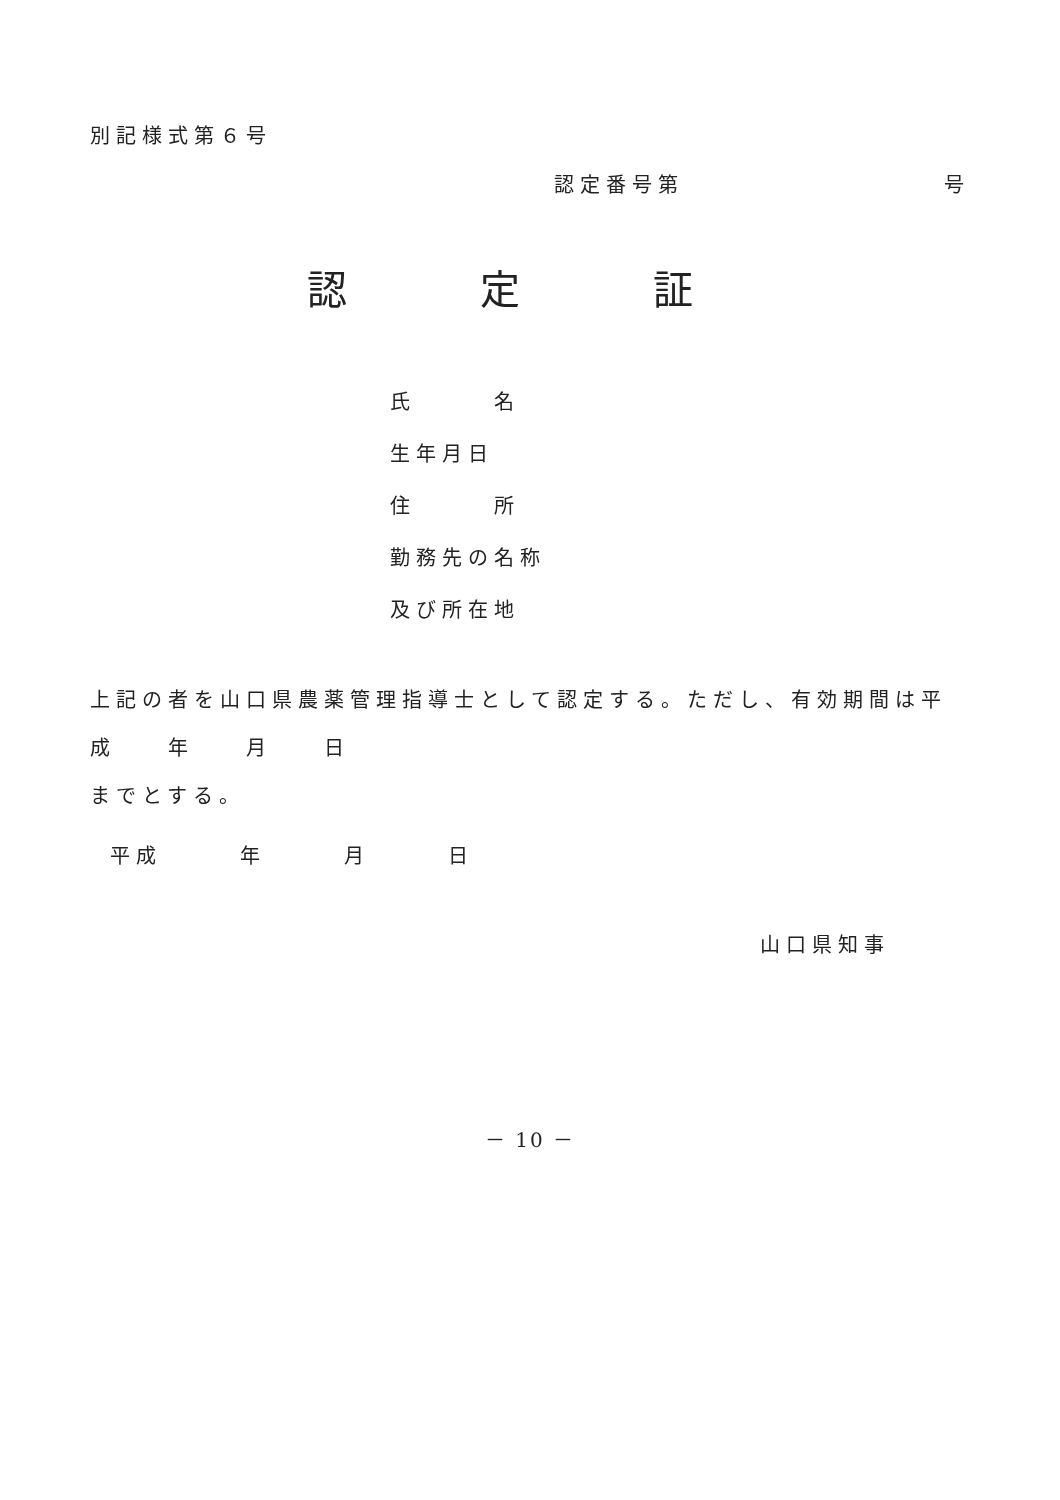別記様式第６号
認定番号第　　　　　　　　　　号
認 定 証
氏　　　名
生年月日
住　　　所
勤務先の名称
及び所在地
上記の者を山口県農薬管理指導士として認定する。ただし、有効期間は平成　　年　　月　　日
までとする。
平成　　　年　　　月　　　日
山口県知事
－ 10 －